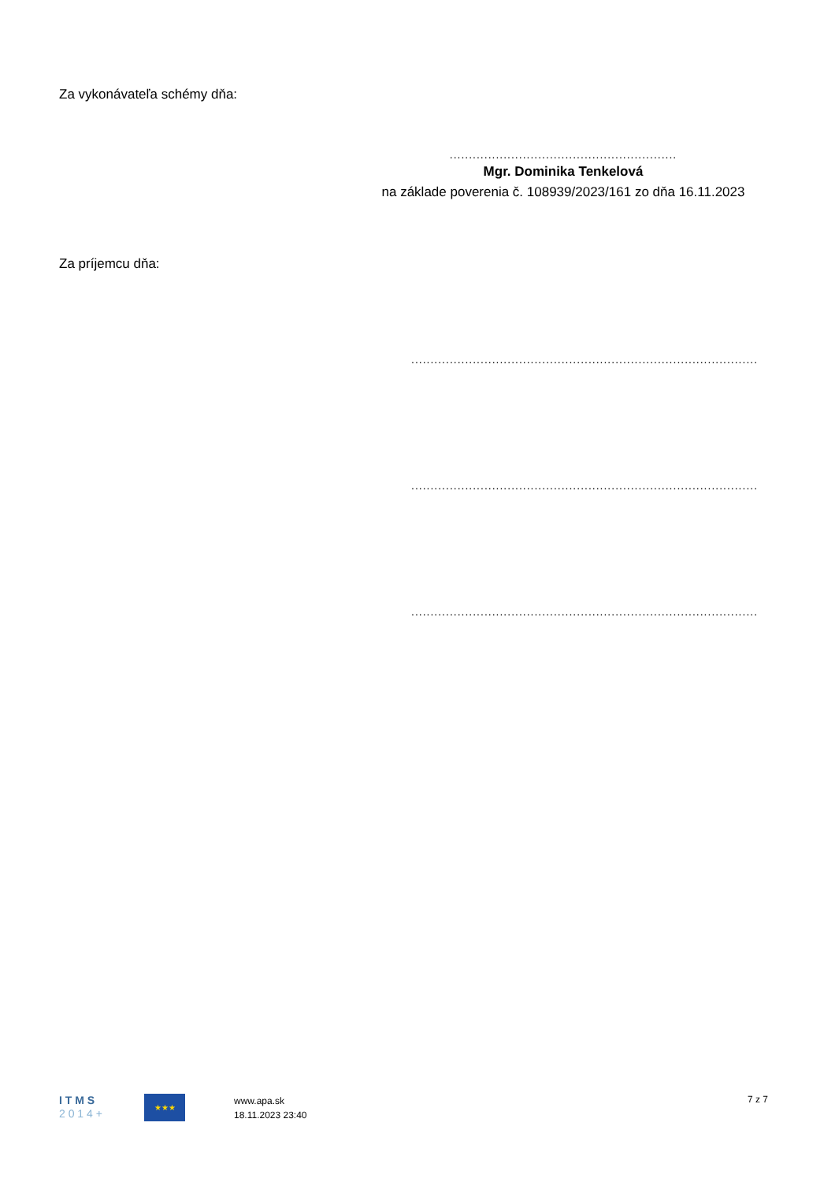Za vykonávateľa schémy dňa:
...........................................................
Mgr. Dominika Tenkelová
na základe poverenia č. 108939/2023/161 zo dňa 16.11.2023
Za príjemcu dňa:
..........................................................................................
..........................................................................................
..........................................................................................
I T M S
2 0 1 4 +
★★★
www.apa.sk
18.11.2023 23:40
7 z 7